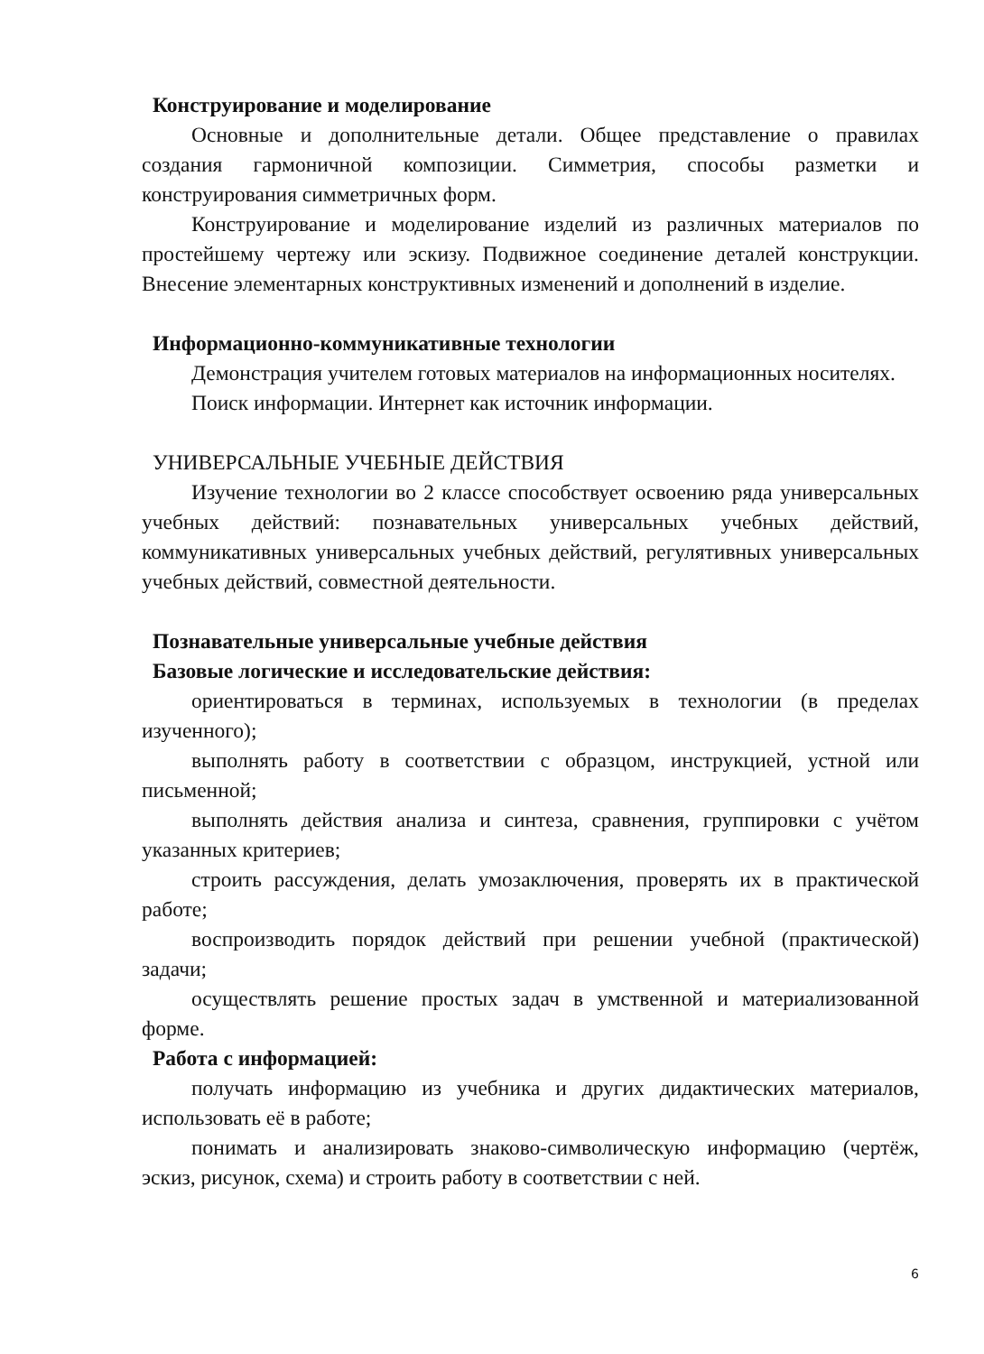Конструирование и моделирование
Основные и дополнительные детали. Общее представление о правилах создания гармоничной композиции. Симметрия, способы разметки и конструирования симметричных форм.
Конструирование и моделирование изделий из различных материалов по простейшему чертежу или эскизу. Подвижное соединение деталей конструкции. Внесение элементарных конструктивных изменений и дополнений в изделие.
Информационно-коммуникативные технологии
Демонстрация учителем готовых материалов на информационных носителях.
Поиск информации. Интернет как источник информации.
УНИВЕРСАЛЬНЫЕ УЧЕБНЫЕ ДЕЙСТВИЯ
Изучение технологии во 2 классе способствует освоению ряда универсальных учебных действий: познавательных универсальных учебных действий, коммуникативных универсальных учебных действий, регулятивных универсальных учебных действий, совместной деятельности.
Познавательные универсальные учебные действия
Базовые логические и исследовательские действия:
ориентироваться в терминах, используемых в технологии (в пределах изученного);
выполнять работу в соответствии с образцом, инструкцией, устной или письменной;
выполнять действия анализа и синтеза, сравнения, группировки с учётом указанных критериев;
строить рассуждения, делать умозаключения, проверять их в практической работе;
воспроизводить порядок действий при решении учебной (практической) задачи;
осуществлять решение простых задач в умственной и материализованной форме.
Работа с информацией:
получать информацию из учебника и других дидактических материалов, использовать её в работе;
понимать и анализировать знаково-символическую информацию (чертёж, эскиз, рисунок, схема) и строить работу в соответствии с ней.
6